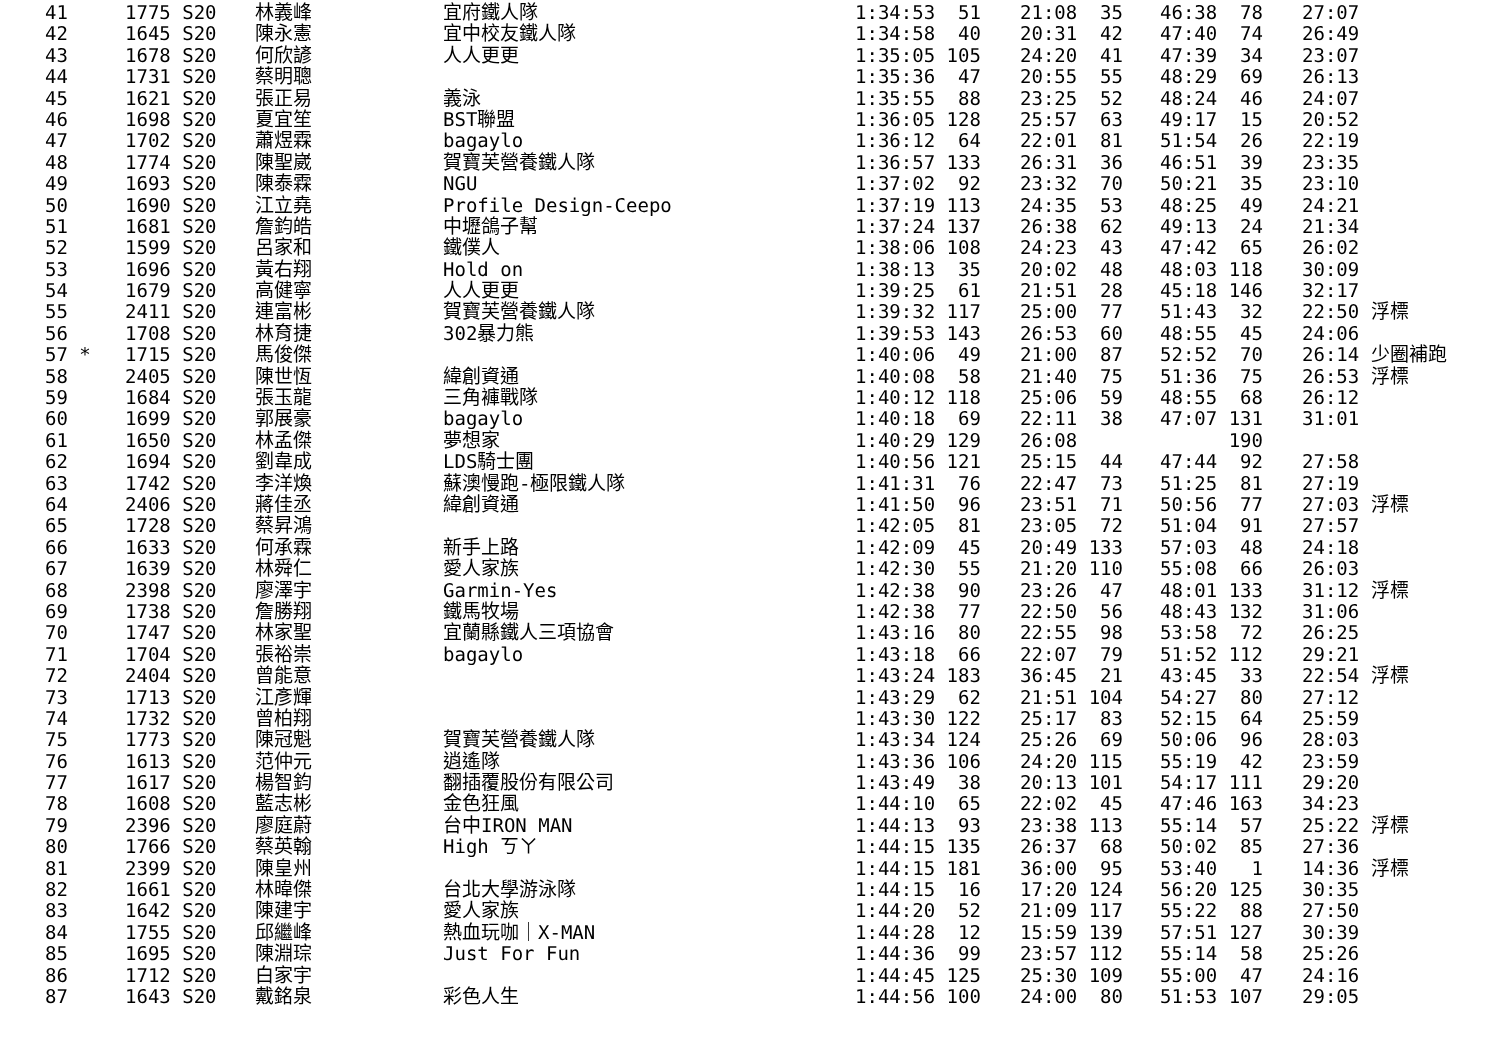| 41 | 1775 S20 | 林義峰 | 宜府鐵人隊 | 1:34:53 51 | 21:08 35 | 46:38 78 | 27:07 |
| 42 | 1645 S20 | 陳永憲 | 宜中校友鐵人隊 | 1:34:58 40 | 20:31 42 | 47:40 74 | 26:49 |
| 43 | 1678 S20 | 何欣諺 | 人人更更 | 1:35:05 105 | 24:20 41 | 47:39 34 | 23:07 |
| 44 | 1731 S20 | 蔡明聰 | | 1:35:36 47 | 20:55 55 | 48:29 69 | 26:13 |
| 45 | 1621 S20 | 張正易 | 義泳 | 1:35:55 88 | 23:25 52 | 48:24 46 | 24:07 |
| 46 | 1698 S20 | 夏宜笙 | BST聯盟 | 1:36:05 128 | 25:57 63 | 49:17 15 | 20:52 |
| 47 | 1702 S20 | 蕭煜霖 | bagaylo | 1:36:12 64 | 22:01 81 | 51:54 26 | 22:19 |
| 48 | 1774 S20 | 陳聖崴 | 賀寶芙營養鐵人隊 | 1:36:57 133 | 26:31 36 | 46:51 39 | 23:35 |
| 49 | 1693 S20 | 陳泰霖 | NGU | 1:37:02 92 | 23:32 70 | 50:21 35 | 23:10 |
| 50 | 1690 S20 | 江立堯 | Profile Design-Ceepo | 1:37:19 113 | 24:35 53 | 48:25 49 | 24:21 |
| 51 | 1681 S20 | 詹鈞皓 | 中壢鴿子幫 | 1:37:24 137 | 26:38 62 | 49:13 24 | 21:34 |
| 52 | 1599 S20 | 呂家和 | 鐵僕人 | 1:38:06 108 | 24:23 43 | 47:42 65 | 26:02 |
| 53 | 1696 S20 | 黃右翔 | Hold on | 1:38:13 35 | 20:02 48 | 48:03 118 | 30:09 |
| 54 | 1679 S20 | 高健寧 | 人人更更 | 1:39:25 61 | 21:51 28 | 45:18 146 | 32:17 |
| 55 | 2411 S20 | 連富彬 | 賀寶芙營養鐵人隊 | 1:39:32 117 | 25:00 77 | 51:43 32 | 22:50 浮標 |
| 56 | 1708 S20 | 林育捷 | 302暴力熊 | 1:39:53 143 | 26:53 60 | 48:55 45 | 24:06 |
| 57 * | 1715 S20 | 馬俊傑 | | 1:40:06 49 | 21:00 87 | 52:52 70 | 26:14 少圈補跑 |
| 58 | 2405 S20 | 陳世恆 | 緯創資通 | 1:40:08 58 | 21:40 75 | 51:36 75 | 26:53 浮標 |
| 59 | 1684 S20 | 張玉龍 | 三角褲戰隊 | 1:40:12 118 | 25:06 59 | 48:55 68 | 26:12 |
| 60 | 1699 S20 | 郭展豪 | bagaylo | 1:40:18 69 | 22:11 38 | 47:07 131 | 31:01 |
| 61 | 1650 S20 | 林孟傑 | 夢想家 | 1:40:29 129 | 26:08 | 190 | |
| 62 | 1694 S20 | 劉韋成 | LDS騎士團 | 1:40:56 121 | 25:15 44 | 47:44 92 | 27:58 |
| 63 | 1742 S20 | 李洋煥 | 蘇澳慢跑-極限鐵人隊 | 1:41:31 76 | 22:47 73 | 51:25 81 | 27:19 |
| 64 | 2406 S20 | 蔣佳丞 | 緯創資通 | 1:41:50 96 | 23:51 71 | 50:56 77 | 27:03 浮標 |
| 65 | 1728 S20 | 蔡昇鴻 | | 1:42:05 81 | 23:05 72 | 51:04 91 | 27:57 |
| 66 | 1633 S20 | 何承霖 | 新手上路 | 1:42:09 45 | 20:49 133 | 57:03 48 | 24:18 |
| 67 | 1639 S20 | 林舜仁 | 愛人家族 | 1:42:30 55 | 21:20 110 | 55:08 66 | 26:03 |
| 68 | 2398 S20 | 廖澤宇 | Garmin-Yes | 1:42:38 90 | 23:26 47 | 48:01 133 | 31:12 浮標 |
| 69 | 1738 S20 | 詹勝翔 | 鐵馬牧場 | 1:42:38 77 | 22:50 56 | 48:43 132 | 31:06 |
| 70 | 1747 S20 | 林家聖 | 宜蘭縣鐵人三項協會 | 1:43:16 80 | 22:55 98 | 53:58 72 | 26:25 |
| 71 | 1704 S20 | 張裕崇 | bagaylo | 1:43:18 66 | 22:07 79 | 51:52 112 | 29:21 |
| 72 | 2404 S20 | 曾能意 | | 1:43:24 183 | 36:45 21 | 43:45 33 | 22:54 浮標 |
| 73 | 1713 S20 | 江彥輝 | | 1:43:29 62 | 21:51 104 | 54:27 80 | 27:12 |
| 74 | 1732 S20 | 曾柏翔 | | 1:43:30 122 | 25:17 83 | 52:15 64 | 25:59 |
| 75 | 1773 S20 | 陳冠魁 | 賀寶芙營養鐵人隊 | 1:43:34 124 | 25:26 69 | 50:06 96 | 28:03 |
| 76 | 1613 S20 | 范仲元 | 逍遙隊 | 1:43:36 106 | 24:20 115 | 55:19 42 | 23:59 |
| 77 | 1617 S20 | 楊智鈞 | 翻插覆股份有限公司 | 1:43:49 38 | 20:13 101 | 54:17 111 | 29:20 |
| 78 | 1608 S20 | 藍志彬 | 金色狂風 | 1:44:10 65 | 22:02 45 | 47:46 163 | 34:23 |
| 79 | 2396 S20 | 廖庭蔚 | 台中IRON MAN | 1:44:13 93 | 23:38 113 | 55:14 57 | 25:22 浮標 |
| 80 | 1766 S20 | 蔡英翰 | High ㄎㄚ | 1:44:15 135 | 26:37 68 | 50:02 85 | 27:36 |
| 81 | 2399 S20 | 陳皇州 | | 1:44:15 181 | 36:00 95 | 53:40 1 | 14:36 浮標 |
| 82 | 1661 S20 | 林暐傑 | 台北大學游泳隊 | 1:44:15 16 | 17:20 124 | 56:20 125 | 30:35 |
| 83 | 1642 S20 | 陳建宇 | 愛人家族 | 1:44:20 52 | 21:09 117 | 55:22 88 | 27:50 |
| 84 | 1755 S20 | 邱繼峰 | 熱血玩咖｜X-MAN | 1:44:28 12 | 15:59 139 | 57:51 127 | 30:39 |
| 85 | 1695 S20 | 陳淵琮 | Just For Fun | 1:44:36 99 | 23:57 112 | 55:14 58 | 25:26 |
| 86 | 1712 S20 | 白家宇 | | 1:44:45 125 | 25:30 109 | 55:00 47 | 24:16 |
| 87 | 1643 S20 | 戴銘泉 | 彩色人生 | 1:44:56 100 | 24:00 80 | 51:53 107 | 29:05 |